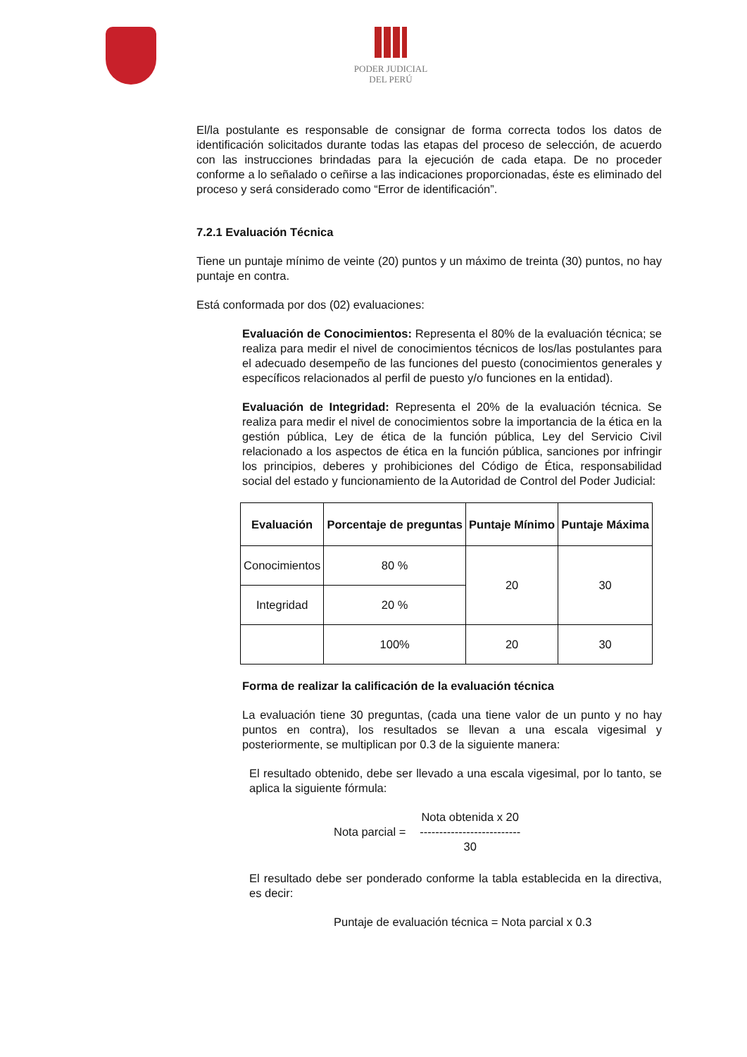PODER JUDICIAL
DEL PERÚ
El/la postulante es responsable de consignar de forma correcta todos los datos de identificación solicitados durante todas las etapas del proceso de selección, de acuerdo con las instrucciones brindadas para la ejecución de cada etapa. De no proceder conforme a lo señalado o ceñirse a las indicaciones proporcionadas, éste es eliminado del proceso y será considerado como “Error de identificación”.
7.2.1 Evaluación Técnica
Tiene un puntaje mínimo de veinte (20) puntos y un máximo de treinta (30) puntos, no hay puntaje en contra.
Está conformada por dos (02) evaluaciones:
Evaluación de Conocimientos: Representa el 80% de la evaluación técnica; se realiza para medir el nivel de conocimientos técnicos de los/las postulantes para el adecuado desempeño de las funciones del puesto (conocimientos generales y específicos relacionados al perfil de puesto y/o funciones en la entidad).
Evaluación de Integridad: Representa el 20% de la evaluación técnica. Se realiza para medir el nivel de conocimientos sobre la importancia de la ética en la gestión pública, Ley de ética de la función pública, Ley del Servicio Civil relacionado a los aspectos de ética en la función pública, sanciones por infringir los principios, deberes y prohibiciones del Código de Ética, responsabilidad social del estado y funcionamiento de la Autoridad de Control del Poder Judicial:
| Evaluación | Porcentaje de preguntas | Puntaje Mínimo | Puntaje Máxima |
| --- | --- | --- | --- |
| Conocimientos | 80 % | 20 | 30 |
| Integridad | 20 % | | |
| | 100% | 20 | 30 |
Forma de realizar la calificación de la evaluación técnica
La evaluación tiene 30 preguntas, (cada una tiene valor de un punto y no hay puntos en contra), los resultados se llevan a una escala vigesimal y posteriormente, se multiplican por 0.3 de la siguiente manera:
El resultado obtenido, debe ser llevado a una escala vigesimal, por lo tanto, se aplica la siguiente fórmula:
Nota parcial =
Nota obtenida x 20
--------------------------
30
El resultado debe ser ponderado conforme la tabla establecida en la directiva, es decir:
Puntaje de evaluación técnica = Nota parcial x 0.3